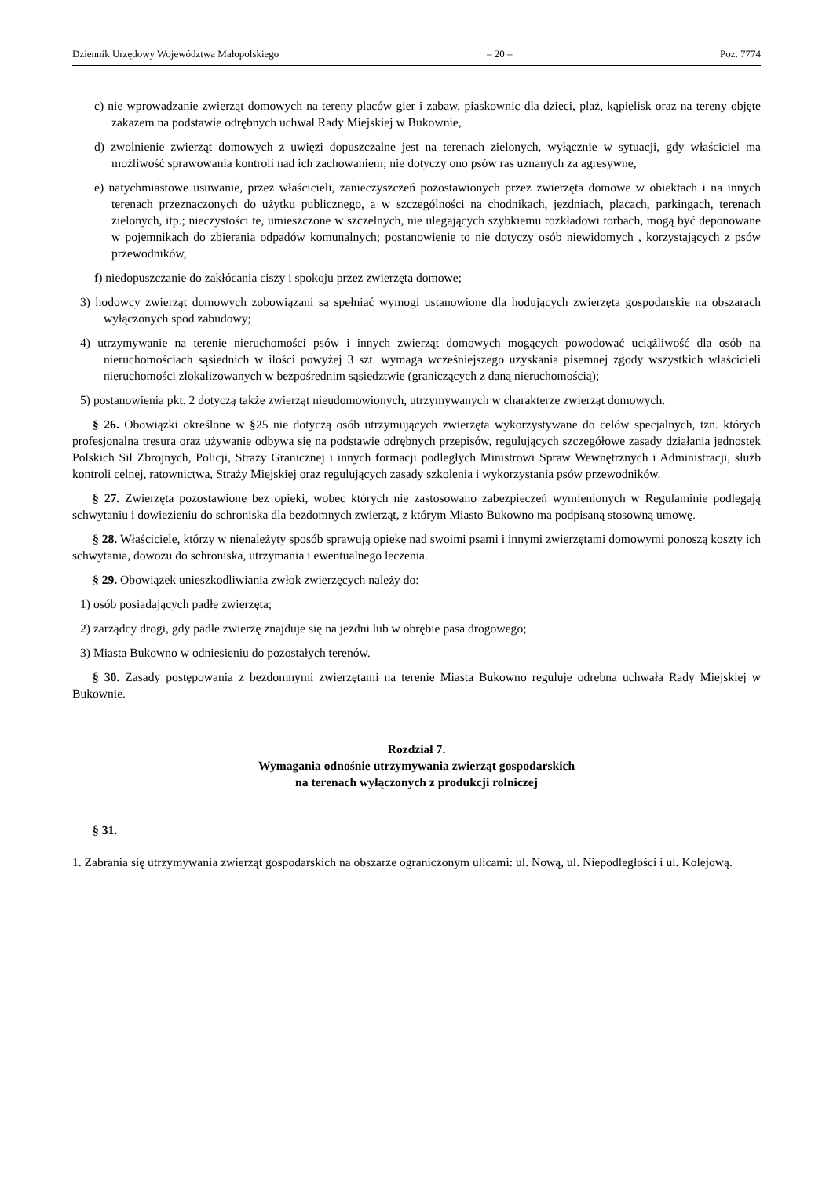Dziennik Urzędowy Województwa Małopolskiego – 20 – Poz. 7774
c) nie wprowadzanie zwierząt domowych na tereny placów gier i zabaw, piaskownic dla dzieci, plaż, kąpielisk oraz na tereny objęte zakazem na podstawie odrębnych uchwał Rady Miejskiej w Bukownie,
d) zwolnienie zwierząt domowych z uwięzi dopuszczalne jest na terenach zielonych, wyłącznie w sytuacji, gdy właściciel ma możliwość sprawowania kontroli nad ich zachowaniem; nie dotyczy ono psów ras uznanych za agresywne,
e) natychmiastowe usuwanie, przez właścicieli, zanieczyszczeń pozostawionych przez zwierzęta domowe w obiektach i na innych terenach przeznaczonych do użytku publicznego, a w szczególności na chodnikach, jezdniach, placach, parkingach, terenach zielonych, itp.; nieczystości te, umieszczone w szczelnych, nie ulegających szybkiemu rozkładowi torbach, mogą być deponowane w pojemnikach do zbierania odpadów komunalnych; postanowienie to nie dotyczy osób niewidomych , korzystających z psów przewodników,
f) niedopuszczanie do zakłócania ciszy i spokoju przez zwierzęta domowe;
3) hodowcy zwierząt domowych zobowiązani są spełniać wymogi ustanowione dla hodujących zwierzęta gospodarskie na obszarach wyłączonych spod zabudowy;
4) utrzymywanie na terenie nieruchomości psów i innych zwierząt domowych mogących powodować uciążliwość dla osób na nieruchomościach sąsiednich w ilości powyżej 3 szt. wymaga wcześniejszego uzyskania pisemnej zgody wszystkich właścicieli nieruchomości zlokalizowanych w bezpośrednim sąsiedztwie (graniczących z daną nieruchomością);
5) postanowienia pkt. 2 dotyczą także zwierząt nieudomowionych, utrzymywanych w charakterze zwierząt domowych.
§ 26. Obowiązki określone w §25 nie dotyczą osób utrzymujących zwierzęta wykorzystywane do celów specjalnych, tzn. których profesjonalna tresura oraz używanie odbywa się na podstawie odrębnych przepisów, regulujących szczegółowe zasady działania jednostek Polskich Sił Zbrojnych, Policji, Straży Granicznej i innych formacji podległych Ministrowi Spraw Wewnętrznych i Administracji, służb kontroli celnej, ratownictwa, Straży Miejskiej oraz regulujących zasady szkolenia i wykorzystania psów przewodników.
§ 27. Zwierzęta pozostawione bez opieki, wobec których nie zastosowano zabezpieczeń wymienionych w Regulaminie podlegają schwytaniu i dowiezieniu do schroniska dla bezdomnych zwierząt, z którym Miasto Bukowno ma podpisaną stosowną umowę.
§ 28. Właściciele, którzy w nienależyty sposób sprawują opiekę nad swoimi psami i innymi zwierzętami domowymi ponoszą koszty ich schwytania, dowozu do schroniska, utrzymania i ewentualnego leczenia.
§ 29. Obowiązek unieszkodliwiania zwłok zwierzęcych należy do:
1) osób posiadających padłe zwierzęta;
2) zarządcy drogi, gdy padłe zwierzę znajduje się na jezdni lub w obrębie pasa drogowego;
3) Miasta Bukowno w odniesieniu do pozostałych terenów.
§ 30. Zasady postępowania z bezdomnymi zwierzętami na terenie Miasta Bukowno reguluje odrębna uchwała Rady Miejskiej w Bukownie.
Rozdział 7.
Wymagania odnośnie utrzymywania zwierząt gospodarskich
na terenach wyłączonych z produkcji rolniczej
§ 31.
1. Zabrania się utrzymywania zwierząt gospodarskich na obszarze ograniczonym ulicami: ul. Nową, ul. Niepodległości i ul. Kolejową.